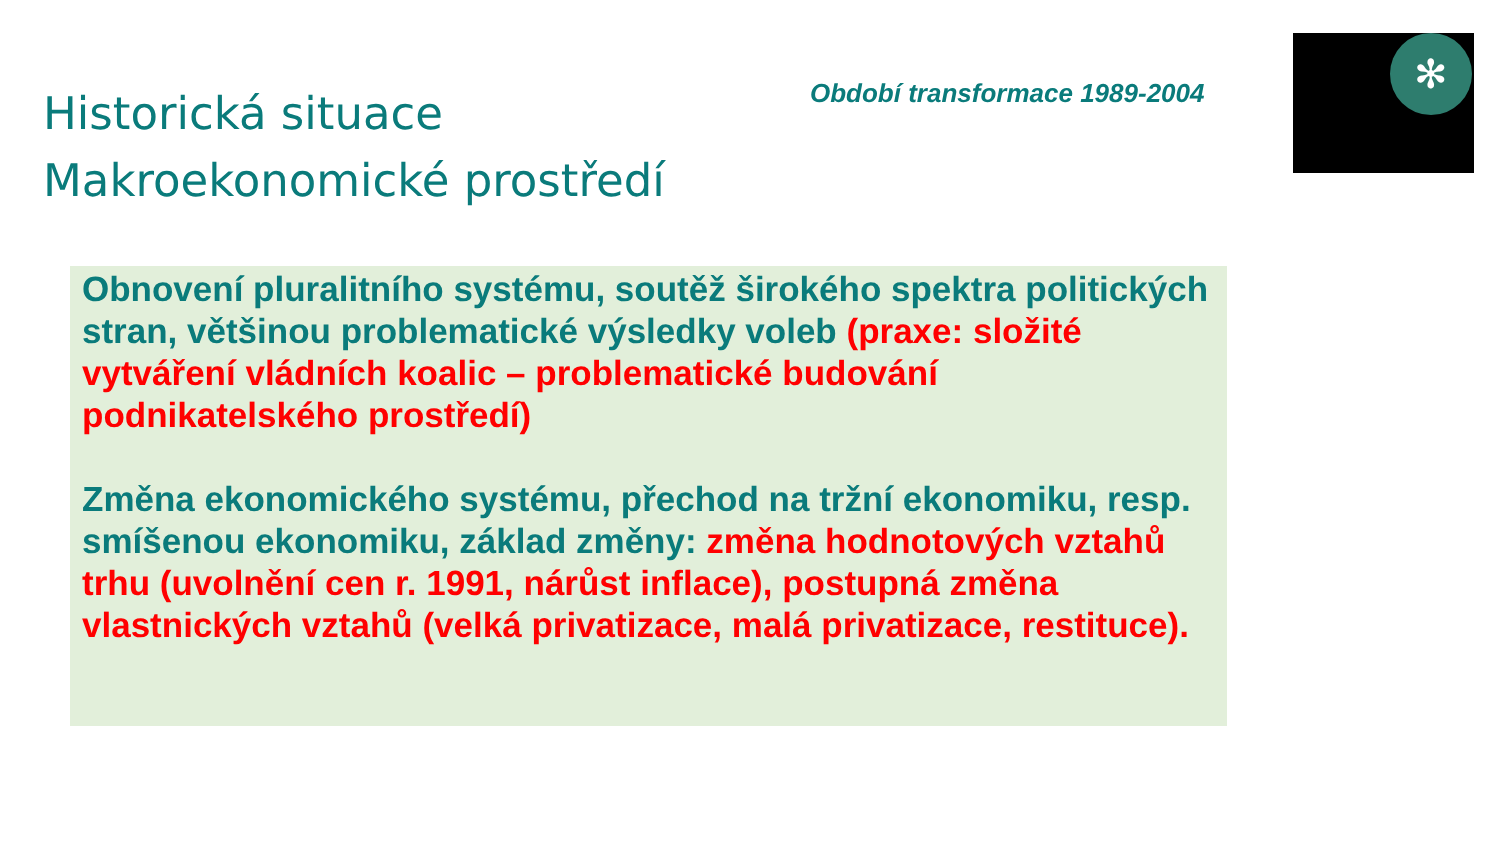Historická situace
Makroekonomické prostředí
Období transformace 1989-2004
✻
Obnovení pluralitního systému, soutěž širokého spektra politických stran, většinou problematické výsledky voleb (praxe: složité vytváření vládních koalic – problematické budování podnikatelského prostředí)
Změna ekonomického systému, přechod na tržní ekonomiku, resp. smíšenou ekonomiku, základ změny: změna hodnotových vztahů trhu (uvolnění cen r. 1991, nárůst inflace), postupná změna vlastnických vztahů (velká privatizace, malá privatizace, restituce).